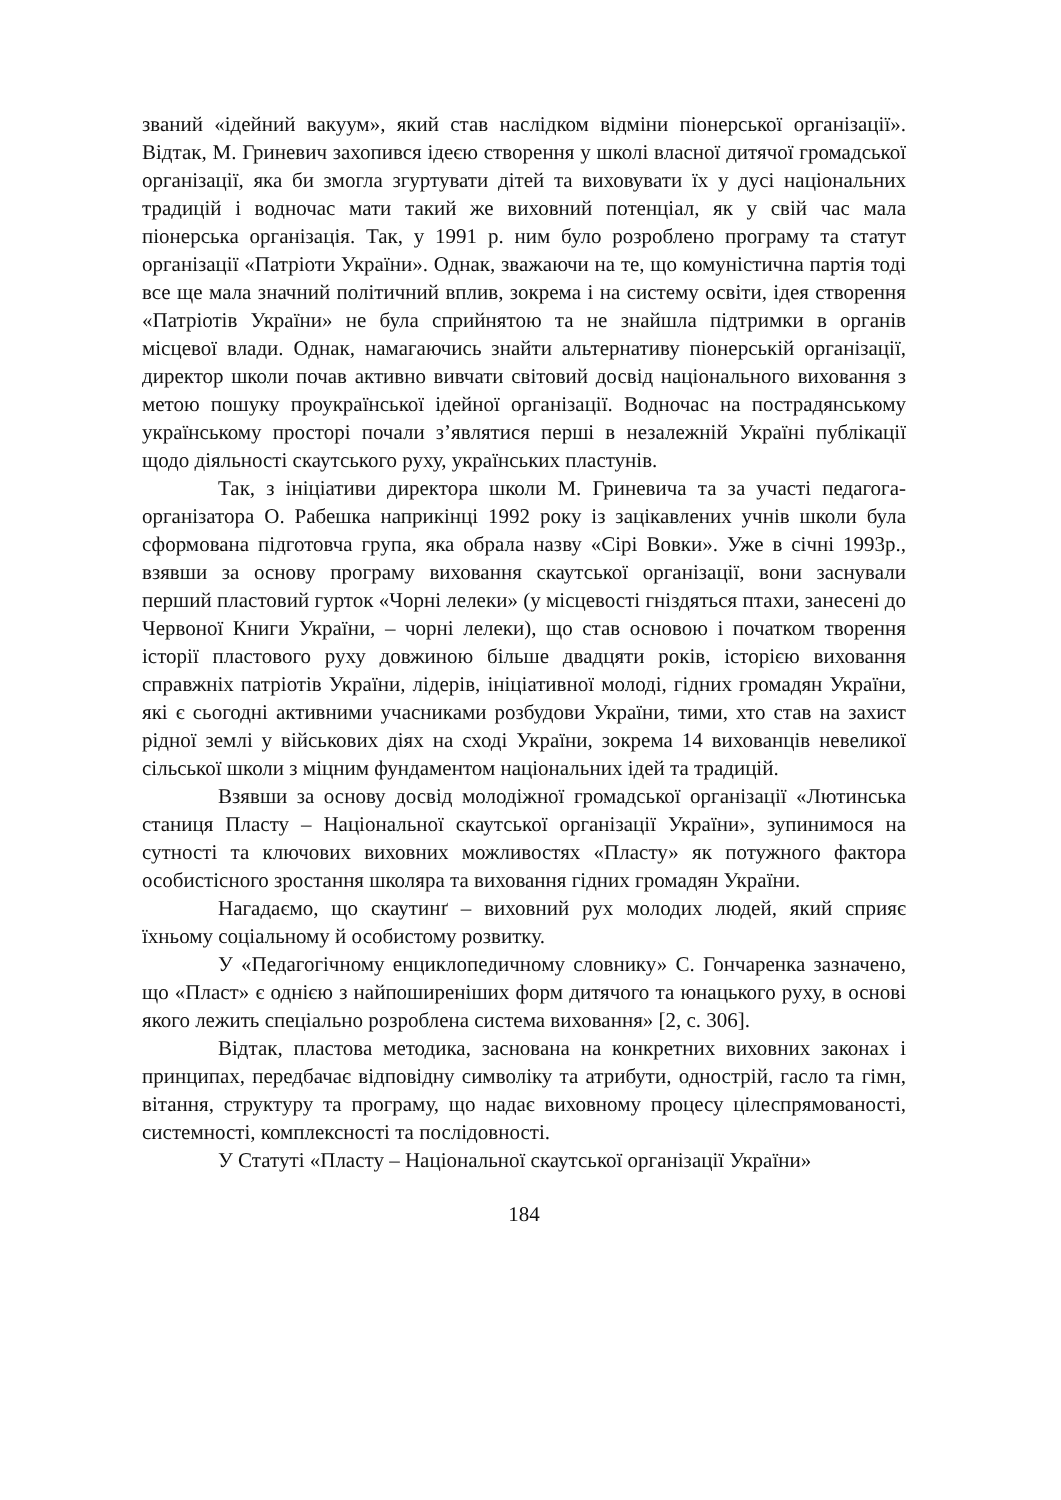званий «ідейний вакуум», який став наслідком відміни піонерської організації». Відтак, М. Гриневич захопився ідеєю створення у школі власної дитячої громадської організації, яка би змогла згуртувати дітей та виховувати їх у дусі національних традицій і водночас мати такий же виховний потенціал, як у свій час мала піонерська організація. Так, у 1991 р. ним було розроблено програму та статут організації «Патріоти України». Однак, зважаючи на те, що комуністична партія тоді все ще мала значний політичний вплив, зокрема і на систему освіти, ідея створення «Патріотів України» не була сприйнятою та не знайшла підтримки в органів місцевої влади. Однак, намагаючись знайти альтернативу піонерській організації, директор школи почав активно вивчати світовий досвід національного виховання з метою пошуку проукраїнської ідейної організації. Водночас на пострадянському українському просторі почали з’являтися перші в незалежній Україні публікації щодо діяльності скаутського руху, українських пластунів.
Так, з ініціативи директора школи М. Гриневича та за участі педагога-організатора О. Рабешка наприкінці 1992 року із зацікавлених учнів школи була сформована підготовча група, яка обрала назву «Сірі Вовки». Уже в січні 1993р., взявши за основу програму виховання скаутської організації, вони заснували перший пластовий гурток «Чорні лелеки» (у місцевості гніздяться птахи, занесені до Червоної Книги України, – чорні лелеки), що став основою і початком творення історії пластового руху довжиною більше двадцяти років, історією виховання справжніх патріотів України, лідерів, ініціативної молоді, гідних громадян України, які є сьогодні активними учасниками розбудови України, тими, хто став на захист рідної землі у військових діях на сході України, зокрема 14 вихованців невеликої сільської школи з міцним фундаментом національних ідей та традицій.
Взявши за основу досвід молодіжної громадської організації «Лютинська станиця Пласту – Національної скаутської організації України», зупинимося на сутності та ключових виховних можливостях «Пласту» як потужного фактора особистісного зростання школяра та виховання гідних громадян України.
Нагадаємо, що скаутинґ – виховний рух молодих людей, який сприяє їхньому соціальному й особистому розвитку.
У «Педагогічному енциклопедичному словнику» С. Гончаренка зазначено, що «Пласт» є однією з найпоширеніших форм дитячого та юнацького руху, в основі якого лежить спеціально розроблена система виховання» [2, с. 306].
Відтак, пластова методика, заснована на конкретних виховних законах і принципах, передбачає відповідну символіку та атрибути, однострій, гасло та гімн, вітання, структуру та програму, що надає виховному процесу цілеспрямованості, системності, комплексності та послідовності.
У Статуті «Пласту – Національної скаутської організації України»
184